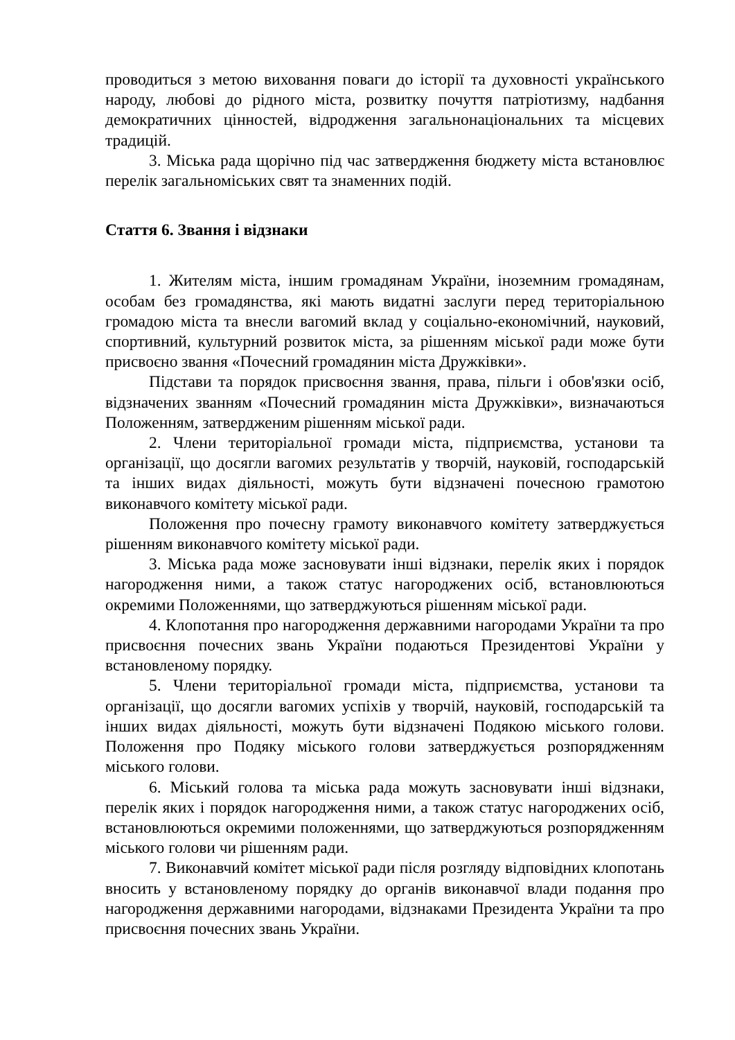проводиться з метою виховання поваги до історії та духовності українського народу, любові до рідного міста, розвитку почуття патріотизму, надбання демократичних цінностей, відродження загальнонаціональних та місцевих традицій.
3. Міська рада щорічно під час затвердження бюджету міста встановлює перелік загальноміських свят та знаменних подій.
Стаття 6. Звання і відзнаки
1. Жителям міста, іншим громадянам України, іноземним громадянам, особам без громадянства, які мають видатні заслуги перед територіальною громадою міста та внесли вагомий вклад у соціально-економічний, науковий, спортивний, культурний розвиток міста, за рішенням міської ради може бути присвоєно звання «Почесний громадянин міста Дружківки».
Підстави та порядок присвоєння звання, права, пільги і обов'язки осіб, відзначених званням «Почесний громадянин міста Дружківки», визначаються Положенням, затвердженим рішенням міської ради.
2. Члени територіальної громади міста, підприємства, установи та організації, що досягли вагомих результатів у творчій, науковій, господарській та інших видах діяльності, можуть бути відзначені почесною грамотою виконавчого комітету міської ради.
Положення про почесну грамоту виконавчого комітету затверджується рішенням виконавчого комітету міської ради.
3. Міська рада може засновувати інші відзнаки, перелік яких і порядок нагородження ними, а також статус нагороджених осіб, встановлюються окремими Положеннями, що затверджуються рішенням міської ради.
4. Клопотання про нагородження державними нагородами України та про присвоєння почесних звань України подаються Президентові України у встановленому порядку.
5. Члени територіальної громади міста, підприємства, установи та організації, що досягли вагомих успіхів у творчій, науковій, господарській та інших видах діяльності, можуть бути відзначені Подякою міського голови. Положення про Подяку міського голови затверджується розпорядженням міського голови.
6. Міський голова та міська рада можуть засновувати інші відзнаки, перелік яких і порядок нагородження ними, а також статус нагороджених осіб, встановлюються окремими положеннями, що затверджуються розпорядженням міського голови чи рішенням ради.
7. Виконавчий комітет міської ради після розгляду відповідних клопотань вносить у встановленому порядку до органів виконавчої влади подання про нагородження державними нагородами, відзнаками Президента України та про присвоєння почесних звань України.